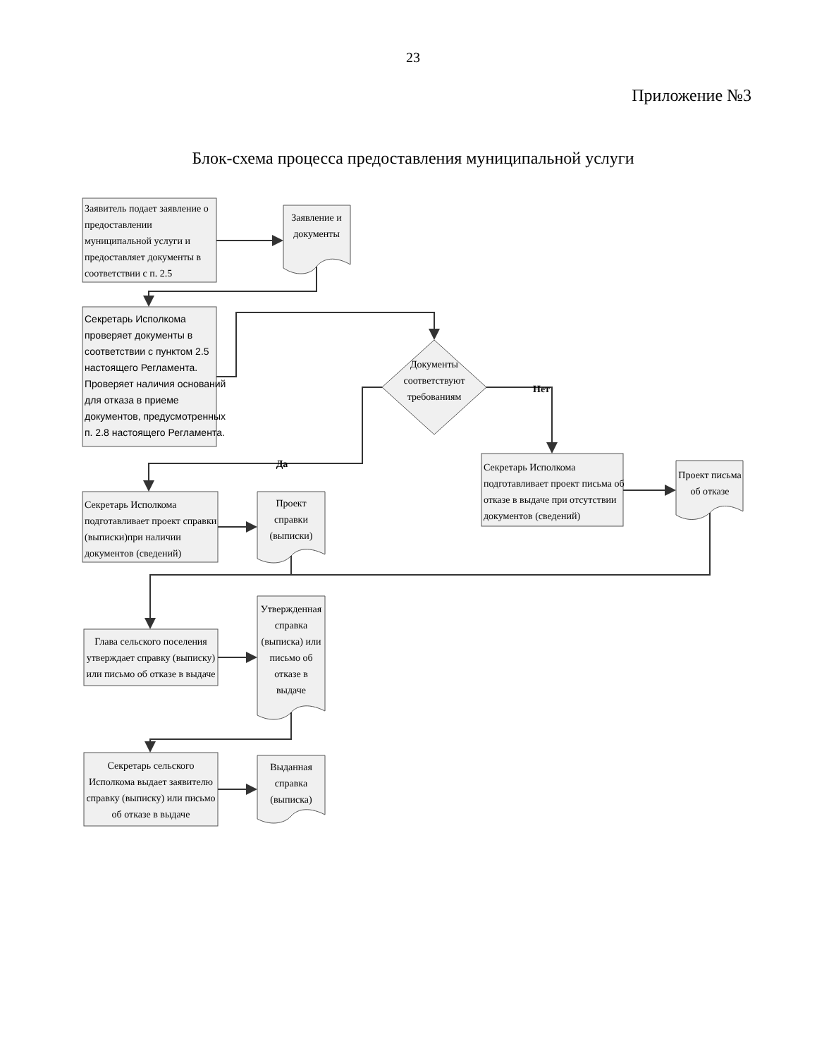23
Приложение №3
Блок-схема процесса предоставления муниципальной услуги
Заявитель подает заявление о предоставлении муниципальной услуги и предоставляет документы в соответствии с п. 2.5
Заявление и документы
Секретарь Исполкома проверяет документы в соответствии с пунктом 2.5 настоящего Регламента. Проверяет наличия оснований для отказа в приеме документов, предусмотренных п. 2.8 настоящего Регламента.
Документы соответствуют требованиям
Нет
Да
Секретарь Исполкома подготавливает проект письма об отказе в выдаче при отсутствии документов (сведений)
Проект письма об отказе
Секретарь Исполкома подготавливает проект справки (выписки)при наличии документов (сведений)
Проект справки (выписки)
Глава сельского поселения утверждает справку (выписку) или письмо об отказе в выдаче
Утвержденная справка (выписка) или письмо об отказе в выдаче
Секретарь сельского Исполкома выдает заявителю справку (выписку) или письмо об отказе в выдаче
Выданная справка (выписка)